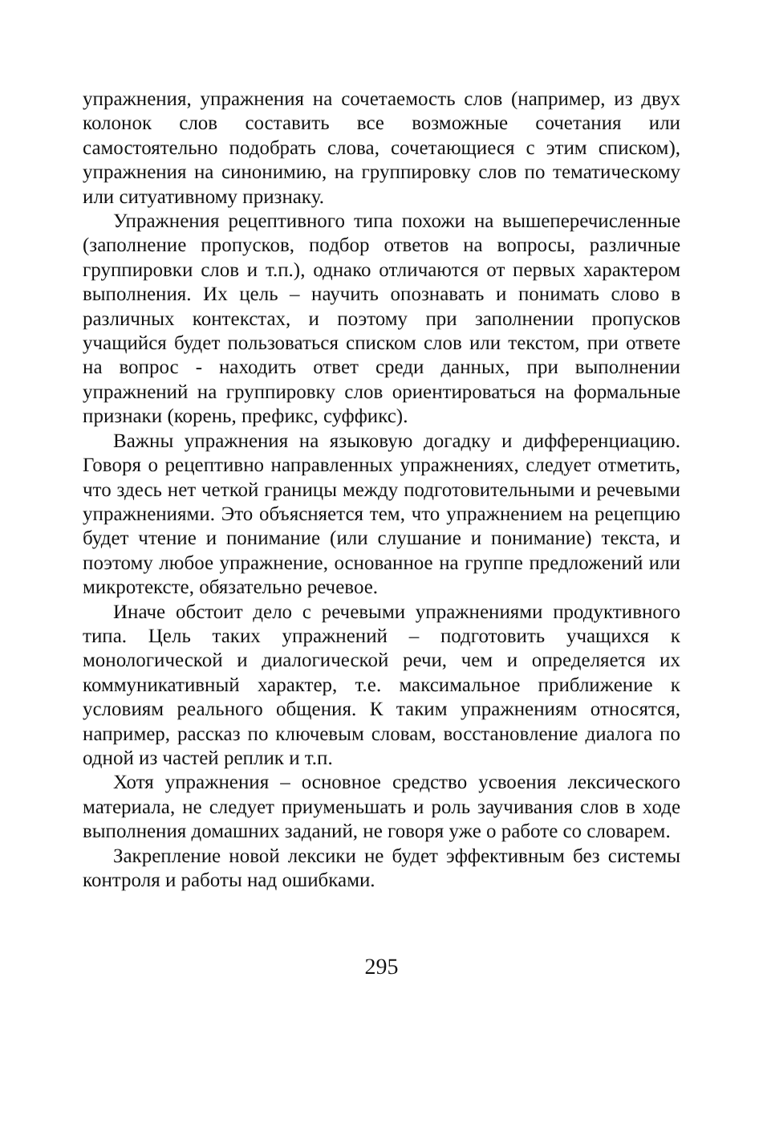упражнения, упражнения на сочетаемость слов (например, из двух колонок слов составить все возможные сочетания или самостоятельно подобрать слова, сочетающиеся с этим списком), упражнения на синонимию, на группировку слов по тематическому или ситуативному признаку.
Упражнения рецептивного типа похожи на вышеперечисленные (заполнение пропусков, подбор ответов на вопросы, различные группировки слов и т.п.), однако отличаются от первых характером выполнения. Их цель – научить опознавать и понимать слово в различных контекстах, и поэтому при заполнении пропусков учащийся будет пользоваться списком слов или текстом, при ответе на вопрос - находить ответ среди данных, при выполнении упражнений на группировку слов ориентироваться на формальные признаки (корень, префикс, суффикс).
Важны упражнения на языковую догадку и дифференциацию. Говоря о рецептивно направленных упражнениях, следует отметить, что здесь нет четкой границы между подготовительными и речевыми упражнениями. Это объясняется тем, что упражнением на рецепцию будет чтение и понимание (или слушание и понимание) текста, и поэтому любое упражнение, основанное на группе предложений или микротексте, обязательно речевое.
Иначе обстоит дело с речевыми упражнениями продуктивного типа. Цель таких упражнений – подготовить учащихся к монологической и диалогической речи, чем и определяется их коммуникативный характер, т.е. максимальное приближение к условиям реального общения. К таким упражнениям относятся, например, рассказ по ключевым словам, восстановление диалога по одной из частей реплик и т.п.
Хотя упражнения – основное средство усвоения лексического материала, не следует приуменьшать и роль заучивания слов в ходе выполнения домашних заданий, не говоря уже о работе со словарем.
Закрепление новой лексики не будет эффективным без системы контроля и работы над ошибками.
295